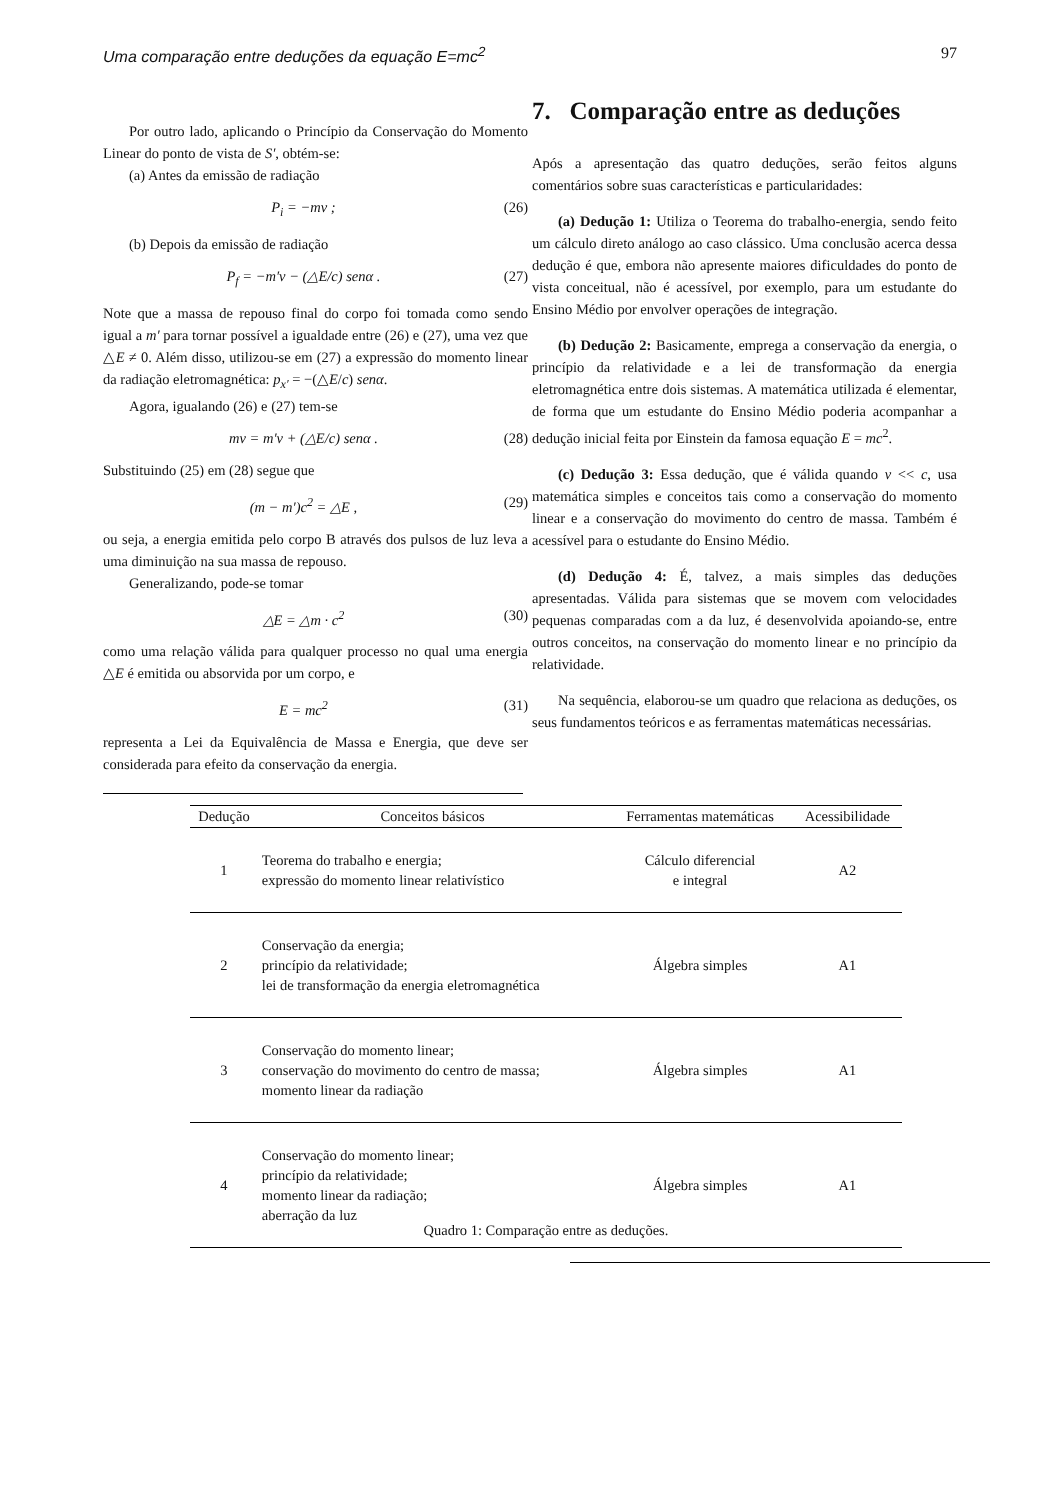Uma comparação entre deduções da equação E=mc<sup>2</sup> 97
Por outro lado, aplicando o Princípio da Conservação do Momento Linear do ponto de vista de S′, obtém-se:
(a) Antes da emissão de radiação
P<sub>i</sub> = −mv ; (26)
(b) Depois da emissão de radiação
P<sub>f</sub> = −m′v − (△E/c) senα . (27)
Note que a massa de repouso final do corpo foi tomada como sendo igual a m′ para tornar possível a igualdade entre (26) e (27), uma vez que △E ≠ 0. Além disso, utilizou-se em (27) a expressão do momento linear da radiação eletromagnética: p<sub>x′</sub> = −(△E/c) senα.
Agora, igualando (26) e (27) tem-se
mv = m′v + (△E/c) senα . (28)
Substituindo (25) em (28) segue que
(m − m′)c<sup>2</sup> = △E , (29)
ou seja, a energia emitida pelo corpo B através dos pulsos de luz leva a uma diminuição na sua massa de repouso.
Generalizando, pode-se tomar
△E = △m · c<sup>2</sup> (30)
como uma relação válida para qualquer processo no qual uma energia △E é emitida ou absorvida por um corpo, e
E = mc<sup>2</sup> (31)
representa a Lei da Equivalência de Massa e Energia, que deve ser considerada para efeito da conservação da energia.
7. Comparação entre as deduções
Após a apresentação das quatro deduções, serão feitos alguns comentários sobre suas características e particularidades:
(a) Dedução 1: Utiliza o Teorema do trabalho-energia, sendo feito um cálculo direto análogo ao caso clássico. Uma conclusão acerca dessa dedução é que, embora não apresente maiores dificuldades do ponto de vista conceitual, não é acessível, por exemplo, para um estudante do Ensino Médio por envolver operações de integração.
(b) Dedução 2: Basicamente, emprega a conservação da energia, o princípio da relatividade e a lei de transformação da energia eletromagnética entre dois sistemas. A matemática utilizada é elementar, de forma que um estudante do Ensino Médio poderia acompanhar a dedução inicial feita por Einstein da famosa equação E = mc<sup>2</sup>.
(c) Dedução 3: Essa dedução, que é válida quando v << c, usa matemática simples e conceitos tais como a conservação do momento linear e a conservação do movimento do centro de massa. Também é acessível para o estudante do Ensino Médio.
(d) Dedução 4: É, talvez, a mais simples das deduções apresentadas. Válida para sistemas que se movem com velocidades pequenas comparadas com a da luz, é desenvolvida apoiando-se, entre outros conceitos, na conservação do momento linear e no princípio da relatividade.
Na sequência, elaborou-se um quadro que relaciona as deduções, os seus fundamentos teóricos e as ferramentas matemáticas necessárias.
| Dedução | Conceitos básicos | Ferramentas matemáticas | Acessibilidade |
| --- | --- | --- | --- |
| 1 | Teorema do trabalho e energia; expressão do momento linear relativístico | Cálculo diferencial e integral | A2 |
| 2 | Conservação da energia; princípio da relatividade; lei de transformação da energia eletromagnética | Álgebra simples | A1 |
| 3 | Conservação do momento linear; conservação do movimento do centro de massa; momento linear da radiação | Álgebra simples | A1 |
| 4 | Conservação do momento linear; princípio da relatividade; momento linear da radiação; aberração da luz | Álgebra simples | A1 |
Quadro 1: Comparação entre as deduções.